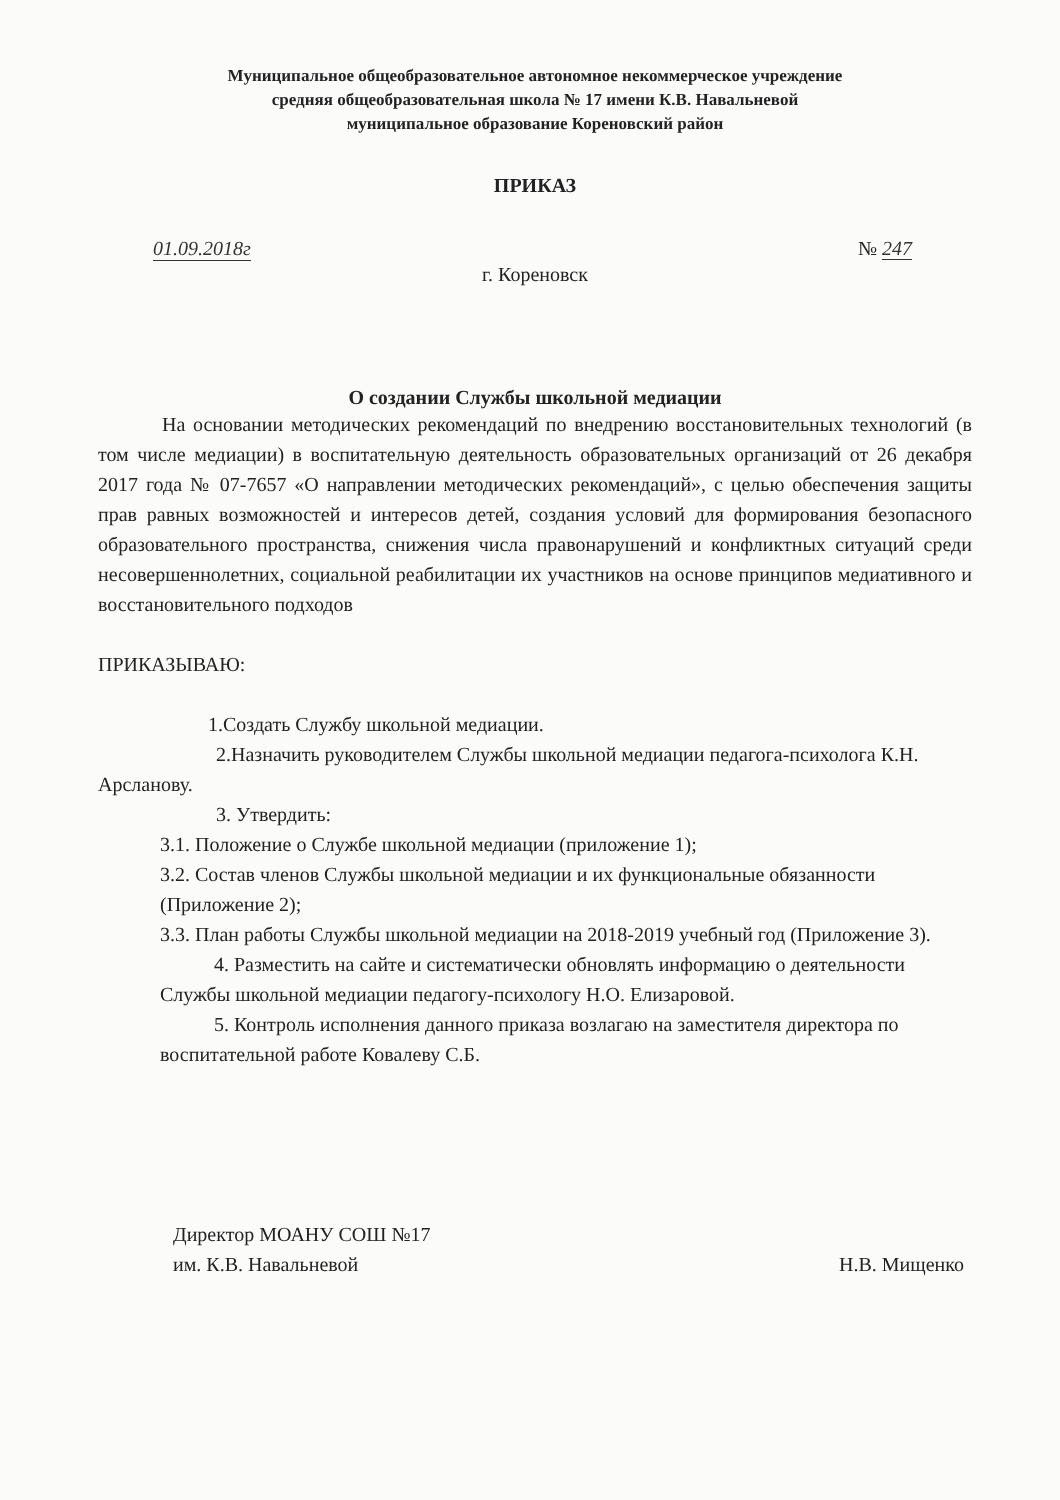Муниципальное общеобразовательное автономное некоммерческое учреждение
средняя общеобразовательная школа № 17 имени К.В. Навальневой
муниципальное образование Кореновский район
ПРИКАЗ
01.09.2018г № 247
г. Кореновск
О создании Службы школьной медиации
На основании методических рекомендаций по внедрению восстановительных технологий (в том числе медиации) в воспитательную деятельность образовательных организаций от 26 декабря 2017 года № 07-7657 «О направлении методических рекомендаций», с целью обеспечения защиты прав равных возможностей и интересов детей, создания условий для формирования безопасного образовательного пространства, снижения числа правонарушений и конфликтных ситуаций среди несовершеннолетних, социальной реабилитации их участников на основе принципов медиативного и восстановительного подходов
ПРИКАЗЫВАЮ:
1.Создать Службу школьной медиации.
2.Назначить руководителем Службы школьной медиации педагога-психолога К.Н. Арсланову.
3. Утвердить:
3.1. Положение о Службе школьной медиации (приложение 1);
3.2. Состав членов Службы школьной медиации и их функциональные обязанности (Приложение 2);
3.3. План работы Службы школьной медиации на 2018-2019 учебный год (Приложение 3).
4. Разместить на сайте и систематически обновлять информацию о деятельности Службы школьной медиации педагогу-психологу Н.О. Елизаровой.
5. Контроль исполнения данного приказа возлагаю на заместителя директора по воспитательной работе Ковалеву С.Б.
Директор МОАНУ СОШ №17
им. К.В. Навальневой
Н.В. Мищенко